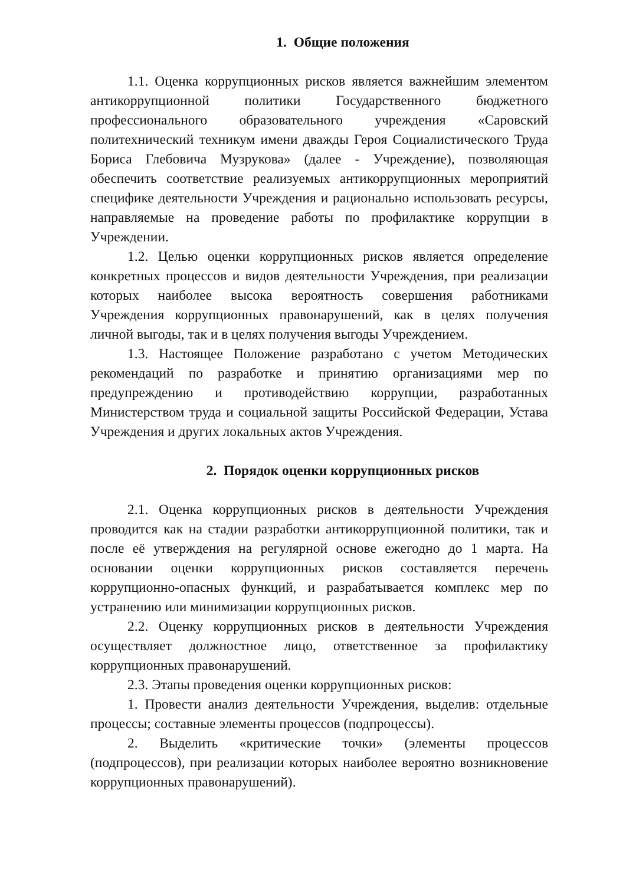1. Общие положения
1.1. Оценка коррупционных рисков является важнейшим элементом антикоррупционной политики Государственного бюджетного профессионального образовательного учреждения «Саровский политехнический техникум имени дважды Героя Социалистического Труда Бориса Глебовича Музрукова» (далее - Учреждение), позволяющая обеспечить соответствие реализуемых антикоррупционных мероприятий специфике деятельности Учреждения и рационально использовать ресурсы, направляемые на проведение работы по профилактике коррупции в Учреждении.
1.2. Целью оценки коррупционных рисков является определение конкретных процессов и видов деятельности Учреждения, при реализации которых наиболее высока вероятность совершения работниками Учреждения коррупционных правонарушений, как в целях получения личной выгоды, так и в целях получения выгоды Учреждением.
1.3. Настоящее Положение разработано с учетом Методических рекомендаций по разработке и принятию организациями мер по предупреждению и противодействию коррупции, разработанных Министерством труда и социальной защиты Российской Федерации, Устава Учреждения и других локальных актов Учреждения.
2. Порядок оценки коррупционных рисков
2.1. Оценка коррупционных рисков в деятельности Учреждения проводится как на стадии разработки антикоррупционной политики, так и после её утверждения на регулярной основе ежегодно до 1 марта. На основании оценки коррупционных рисков составляется перечень коррупционно-опасных функций, и разрабатывается комплекс мер по устранению или минимизации коррупционных рисков.
2.2. Оценку коррупционных рисков в деятельности Учреждения осуществляет должностное лицо, ответственное за профилактику коррупционных правонарушений.
2.3. Этапы проведения оценки коррупционных рисков:
1. Провести анализ деятельности Учреждения, выделив: отдельные процессы; составные элементы процессов (подпроцессы).
2. Выделить «критические точки» (элементы процессов (подпроцессов), при реализации которых наиболее вероятно возникновение коррупционных правонарушений).